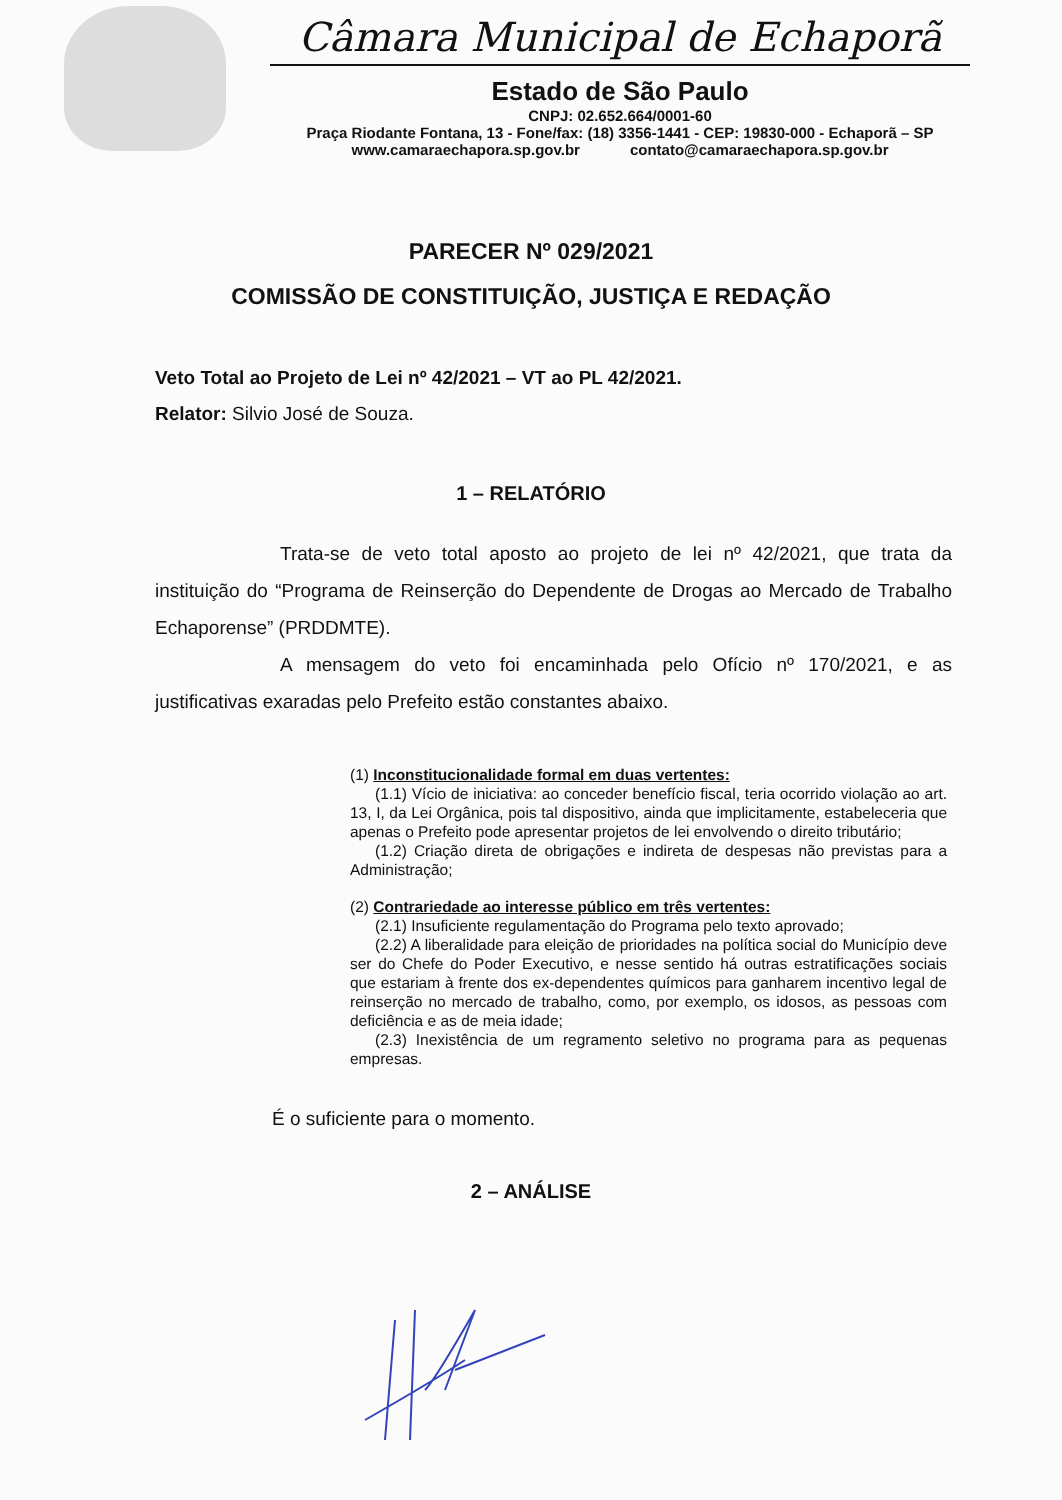Câmara Municipal de Echaporã
Estado de São Paulo
CNPJ: 02.652.664/0001-60
Praça Riodante Fontana, 13 - Fone/fax: (18) 3356-1441 - CEP: 19830-000 - Echaporã – SP
www.camaraechapora.sp.gov.br contato@camaraechapora.sp.gov.br
PARECER Nº 029/2021
COMISSÃO DE CONSTITUIÇÃO, JUSTIÇA E REDAÇÃO
Veto Total ao Projeto de Lei nº 42/2021 – VT ao PL 42/2021.
Relator: Silvio José de Souza.
1 – RELATÓRIO
Trata-se de veto total aposto ao projeto de lei nº 42/2021, que trata da instituição do “Programa de Reinserção do Dependente de Drogas ao Mercado de Trabalho Echaporense” (PRDDMTE).
A mensagem do veto foi encaminhada pelo Ofício nº 170/2021, e as justificativas exaradas pelo Prefeito estão constantes abaixo.
(1) Inconstitucionalidade formal em duas vertentes:
(1.1) Vício de iniciativa: ao conceder benefício fiscal, teria ocorrido violação ao art. 13, I, da Lei Orgânica, pois tal dispositivo, ainda que implicitamente, estabeleceria que apenas o Prefeito pode apresentar projetos de lei envolvendo o direito tributário;
(1.2) Criação direta de obrigações e indireta de despesas não previstas para a Administração;
(2) Contrariedade ao interesse público em três vertentes:
(2.1) Insuficiente regulamentação do Programa pelo texto aprovado;
(2.2) A liberalidade para eleição de prioridades na política social do Município deve ser do Chefe do Poder Executivo, e nesse sentido há outras estratificações sociais que estariam à frente dos ex-dependentes químicos para ganharem incentivo legal de reinserção no mercado de trabalho, como, por exemplo, os idosos, as pessoas com deficiência e as de meia idade;
(2.3) Inexistência de um regramento seletivo no programa para as pequenas empresas.
É o suficiente para o momento.
2 – ANÁLISE